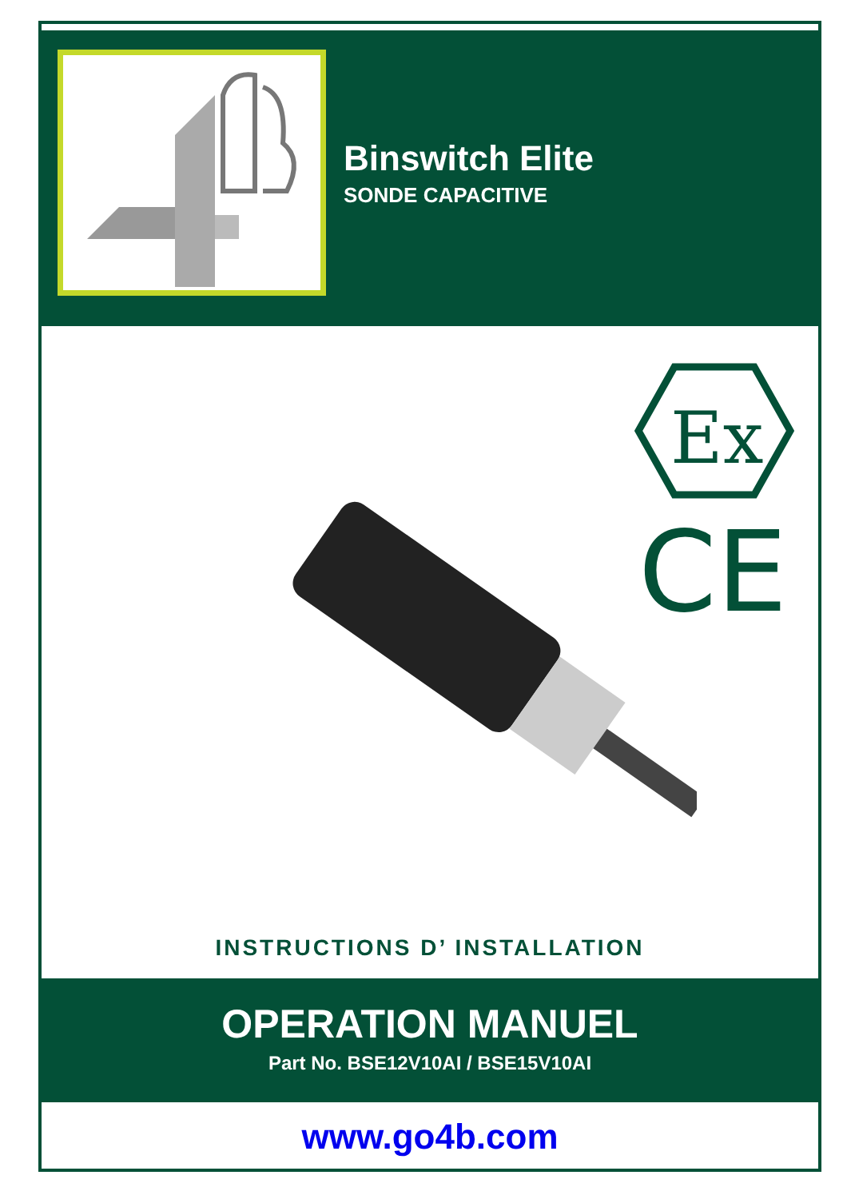Binswitch Elite
SONDE CAPACITIVE
Ex
CE
INSTRUCTIONS D’ INSTALLATION
OPERATION MANUEL
Part No. BSE12V10AI / BSE15V10AI
www.go4b.com